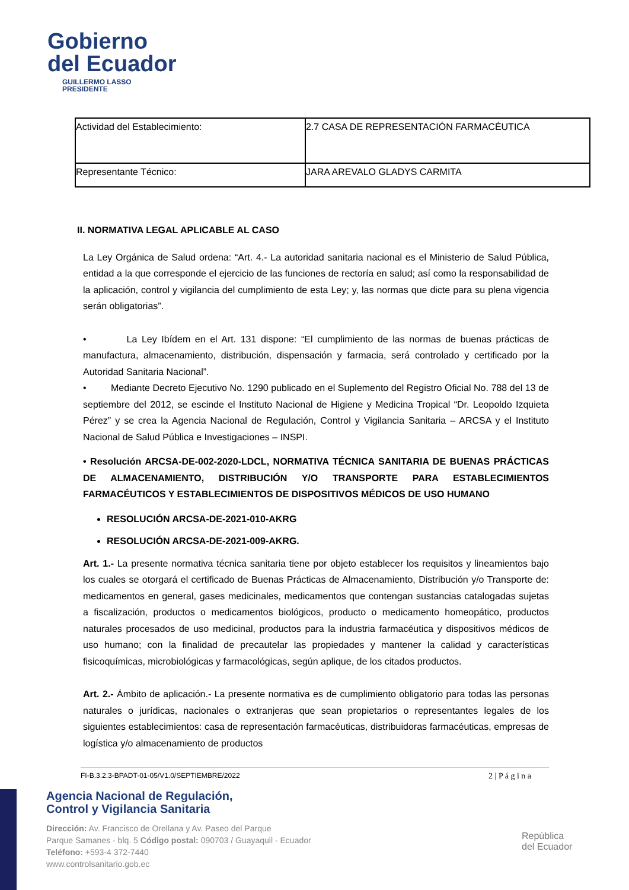Gobierno
del Ecuador
GUILLERMO LASSO
PRESIDENTE
| Actividad del Establecimiento: | 2.7 CASA DE REPRESENTACIÓN FARMACÉUTICA |
| Representante Técnico: | JARA AREVALO GLADYS CARMITA |
II. NORMATIVA LEGAL APLICABLE AL CASO
La Ley Orgánica de Salud ordena: “Art. 4.- La autoridad sanitaria nacional es el Ministerio de Salud Pública, entidad a la que corresponde el ejercicio de las funciones de rectoría en salud; así como la responsabilidad de la aplicación, control y vigilancia del cumplimiento de esta Ley; y, las normas que dicte para su plena vigencia serán obligatorias”.
• La Ley Ibídem en el Art. 131 dispone: “El cumplimiento de las normas de buenas prácticas de manufactura, almacenamiento, distribución, dispensación y farmacia, será controlado y certificado por la Autoridad Sanitaria Nacional”.
• Mediante Decreto Ejecutivo No. 1290 publicado en el Suplemento del Registro Oficial No. 788 del 13 de septiembre del 2012, se escinde el Instituto Nacional de Higiene y Medicina Tropical “Dr. Leopoldo Izquieta Pérez” y se crea la Agencia Nacional de Regulación, Control y Vigilancia Sanitaria – ARCSA y el Instituto Nacional de Salud Pública e Investigaciones – INSPI.
• Resolución ARCSA-DE-002-2020-LDCL, NORMATIVA TÉCNICA SANITARIA DE BUENAS PRÁCTICAS DE ALMACENAMIENTO, DISTRIBUCIÓN Y/O TRANSPORTE PARA ESTABLECIMIENTOS FARMACÉUTICOS Y ESTABLECIMIENTOS DE DISPOSITIVOS MÉDICOS DE USO HUMANO
RESOLUCIÓN ARCSA-DE-2021-010-AKRG
RESOLUCIÓN ARCSA-DE-2021-009-AKRG.
Art. 1.- La presente normativa técnica sanitaria tiene por objeto establecer los requisitos y lineamientos bajo los cuales se otorgará el certificado de Buenas Prácticas de Almacenamiento, Distribución y/o Transporte de: medicamentos en general, gases medicinales, medicamentos que contengan sustancias catalogadas sujetas a fiscalización, productos o medicamentos biológicos, producto o medicamento homeopático, productos naturales procesados de uso medicinal, productos para la industria farmacéutica y dispositivos médicos de uso humano; con la finalidad de precautelar las propiedades y mantener la calidad y características fisicoquímicas, microbiológicas y farmacológicas, según aplique, de los citados productos.
Art. 2.- Ámbito de aplicación.- La presente normativa es de cumplimiento obligatorio para todas las personas naturales o jurídicas, nacionales o extranjeras que sean propietarios o representantes legales de los siguientes establecimientos: casa de representación farmacéuticas, distribuidoras farmacéuticas, empresas de logística y/o almacenamiento de productos
FI-B.3.2.3-BPADT-01-05/V1.0/SEPTIEMBRE/2022 2 | P á g i n a
Agencia Nacional de Regulación,
Control y Vigilancia Sanitaria
Dirección: Av. Francisco de Orellana y Av. Paseo del Parque
Parque Samanes - blq. 5 Código postal: 090703 / Guayaquil - Ecuador
Teléfono: +593-4 372-7440
www.controlsanitario.gob.ec
República
del Ecuador